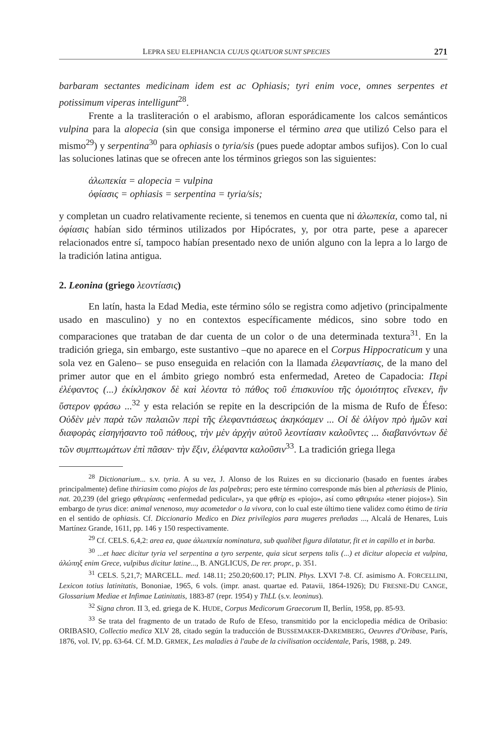LEPRA SEU ELEPHANCIA CUJUS QUATUOR SUNT SPECIES 271
barbaram sectantes medicinam idem est ac Ophiasis; tyri enim voce, omnes serpentes et potissimum viperas intelligunt<sup>28</sup>.
Frente a la trasliteración o el arabismo, afloran esporádicamente los calcos semánticos vulpina para la alopecia (sin que consiga imponerse el término area que utilizó Celso para el mismo<sup>29</sup>) y serpentina<sup>30</sup> para ophiasis o tyria/sis (pues puede adoptar ambos sufijos). Con lo cual las soluciones latinas que se ofrecen ante los términos griegos son las siguientes:
ἀλωπεκία = alopecia = vulpina
ὀφίασις = ophiasis = serpentina = tyria/sis;
y completan un cuadro relativamente reciente, si tenemos en cuenta que ni ἀλωπεκία, como tal, ni ὀφίασις habían sido términos utilizados por Hipócrates, y, por otra parte, pese a aparecer relacionados entre sí, tampoco habían presentado nexo de unión alguno con la lepra a lo largo de la tradición latina antigua.
2. Leonina (griego λεοντίασις)
En latín, hasta la Edad Media, este término sólo se registra como adjetivo (principalmente usado en masculino) y no en contextos específicamente médicos, sino sobre todo en comparaciones que trataban de dar cuenta de un color o de una determinada textura<sup>31</sup>. En la tradición griega, sin embargo, este sustantivo –que no aparece en el Corpus Hippocraticum y una sola vez en Galeno– se puso enseguida en relación con la llamada ἐλεφαντίασις, de la mano del primer autor que en el ámbito griego nombró esta enfermedad, Areteo de Capadocia: Περὶ ἐλέφαντος (...) ἐκίκλησκον δὲ καὶ λέοντα τὸ πάθος τοῦ ἐπισκυνίου τῆς ὁμοιότητος εἵνεκεν, ἣν ὕστερον φράσω ...<sup>32</sup> y esta relación se repite en la descripción de la misma de Rufo de Éfeso: Οὐδὲν μὲν παρὰ τῶν παλαιῶν περὶ τῆς ἐλεφαντιάσεως ἀκηκόαμεν ... Οἱ δὲ ὀλίγον πρὸ ἡμῶν καὶ διαφορὰς εἰσηγήσαντο τοῦ πάθους, τὴν μὲν ἀρχὴν αὐτοῦ λεοντίασιν καλοῦντες ... διαβαινόντων δὲ τῶν συμπτωμάτων ἐπὶ πᾶσαν· τὴν ἕξιν, ἐλέφαντα καλοῦσιν<sup>33</sup>. La tradición griega llega
<sup>28</sup> Dictionarium... s.v. tyria. A su vez, J. Alonso de los Ruizes en su diccionario (basado en fuentes árabes principalmente) define thiriasim como piojos de las palpebras; pero este término corresponde más bien al ptheriasis de Plinio, nat. 20,239 (del griego φθειρίασις «enfermedad pedicular», ya que φθείρ es «piojo», así como φθειριάω «tener piojos»). Sin embargo de tyrus dice: animal venenoso, muy acometedor o la vivora, con lo cual este último tiene validez como étimo de tiria en el sentido de ophiasis. Cf. Diccionario Medico en Diez privilegios para mugeres preñadas ..., Alcalá de Henares, Luis Martínez Grande, 1611, pp. 146 y 150 respectivamente.
<sup>29</sup> Cf. CELS. 6,4,2: area ea, quae ἀλωπεκία nominatura, sub qualibet figura dilatatur, fit et in capillo et in barba.
<sup>30</sup> ...et haec dicitur tyria vel serpentina a tyro serpente, quia sicut serpens talis (...) et dicitur alopecia et vulpina, ἀλώπηξ enim Grece, vulpibus dicitur latine..., B. ANGLICUS, De rer. propr., p. 351.
<sup>31</sup> CELS. 5,21,7; MARCELL. med. 148.11; 250.20;600.17; PLIN. Phys. LXVI 7-8. Cf. asimismo A. FORCELLINI, Lexicon totius latinitatis, Bononiae, 1965, 6 vols. (impr. anast. quartae ed. Patavii, 1864-1926); DU FRESNE-DU CANGE, Glossarium Mediae et Infimae Latinitatis, 1883-87 (repr. 1954) y ThLL (s.v. leoninus).
<sup>32</sup> Signa chron. II 3, ed. griega de K. HUDE, Corpus Medicorum Graecorum II, Berlín, 1958, pp. 85-93.
<sup>33</sup> Se trata del fragmento de un tratado de Rufo de Efeso, transmitido por la enciclopedia médica de Oribasio: ORIBASIO, Collectio medica XLV 28, citado según la traducción de BUSSEMAKER-DAREMBERG, Oeuvres d'Oribase, París, 1876, vol. IV, pp. 63-64. Cf. M.D. GRMEK, Les maladies à l'aube de la civilisation occidentale, París, 1988, p. 249.